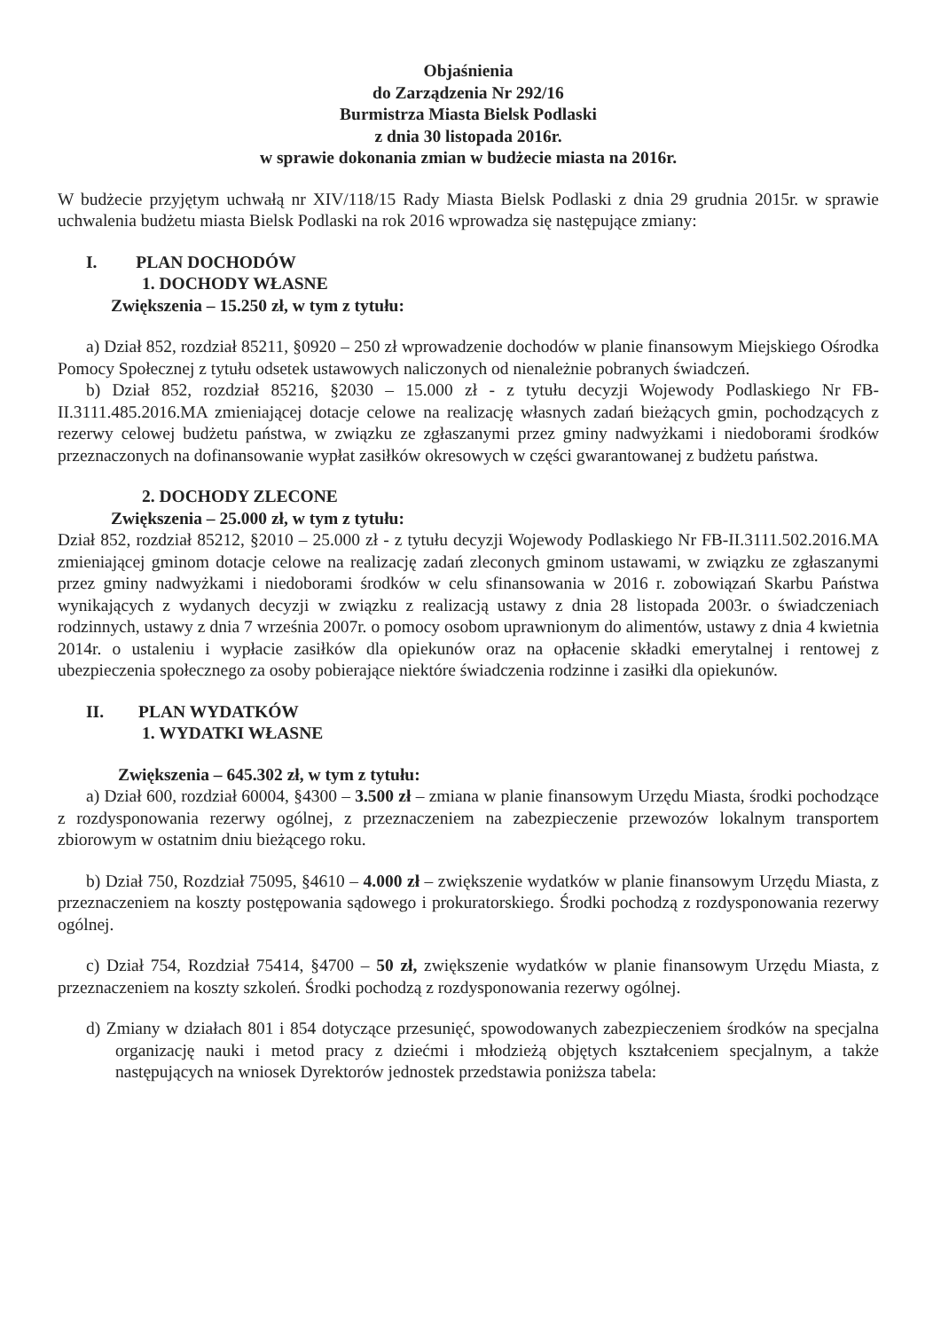Objaśnienia
do Zarządzenia Nr 292/16
Burmistrza Miasta Bielsk Podlaski
z dnia 30 listopada 2016r.
w sprawie dokonania zmian w budżecie miasta na 2016r.
W budżecie przyjętym uchwałą nr XIV/118/15 Rady Miasta Bielsk Podlaski z dnia 29 grudnia 2015r. w sprawie uchwalenia budżetu miasta Bielsk Podlaski na rok 2016 wprowadza się następujące zmiany:
I. PLAN DOCHODÓW
1. DOCHODY WŁASNE
Zwiększenia – 15.250 zł, w tym z tytułu:
a) Dział 852, rozdział 85211, §0920 – 250 zł wprowadzenie dochodów w planie finansowym Miejskiego Ośrodka Pomocy Społecznej z tytułu odsetek ustawowych naliczonych od nienależnie pobranych świadczeń.
b) Dział 852, rozdział 85216, §2030 – 15.000 zł - z tytułu decyzji Wojewody Podlaskiego Nr FB-II.3111.485.2016.MA zmieniającej dotacje celowe na realizację własnych zadań bieżących gmin, pochodzących z rezerwy celowej budżetu państwa, w związku ze zgłaszanymi przez gminy nadwyżkami i niedoborami środków przeznaczonych na dofinansowanie wypłat zasiłków okresowych w części gwarantowanej z budżetu państwa.
2. DOCHODY ZLECONE
Zwiększenia – 25.000 zł, w tym z tytułu:
Dział 852, rozdział 85212, §2010 – 25.000 zł - z tytułu decyzji Wojewody Podlaskiego Nr FB-II.3111.502.2016.MA zmieniającej gminom dotacje celowe na realizację zadań zleconych gminom ustawami, w związku ze zgłaszanymi przez gminy nadwyżkami i niedoborami środków w celu sfinansowania w 2016 r. zobowiązań Skarbu Państwa wynikających z wydanych decyzji w związku z realizacją ustawy z dnia 28 listopada 2003r. o świadczeniach rodzinnych, ustawy z dnia 7 września 2007r. o pomocy osobom uprawnionym do alimentów, ustawy z dnia 4 kwietnia 2014r. o ustaleniu i wypłacie zasiłków dla opiekunów oraz na opłacenie składki emerytalnej i rentowej z ubezpieczenia społecznego za osoby pobierające niektóre świadczenia rodzinne i zasiłki dla opiekunów.
II. PLAN WYDATKÓW
1. WYDATKI WŁASNE
Zwiększenia – 645.302 zł, w tym z tytułu:
a) Dział 600, rozdział 60004, §4300 – 3.500 zł – zmiana w planie finansowym Urzędu Miasta, środki pochodzące z rozdysponowania rezerwy ogólnej, z przeznaczeniem na zabezpieczenie przewozów lokalnym transportem zbiorowym w ostatnim dniu bieżącego roku.
b) Dział 750, Rozdział 75095, §4610 – 4.000 zł – zwiększenie wydatków w planie finansowym Urzędu Miasta, z przeznaczeniem na koszty postępowania sądowego i prokuratorskiego. Środki pochodzą z rozdysponowania rezerwy ogólnej.
c) Dział 754, Rozdział 75414, §4700 – 50 zł, zwiększenie wydatków w planie finansowym Urzędu Miasta, z przeznaczeniem na koszty szkoleń. Środki pochodzą z rozdysponowania rezerwy ogólnej.
d) Zmiany w działach 801 i 854 dotyczące przesunięć, spowodowanych zabezpieczeniem środków na specjalna organizację nauki i metod pracy z dziećmi i młodzieżą objętych kształceniem specjalnym, a także następujących na wniosek Dyrektorów jednostek przedstawia poniższa tabela: